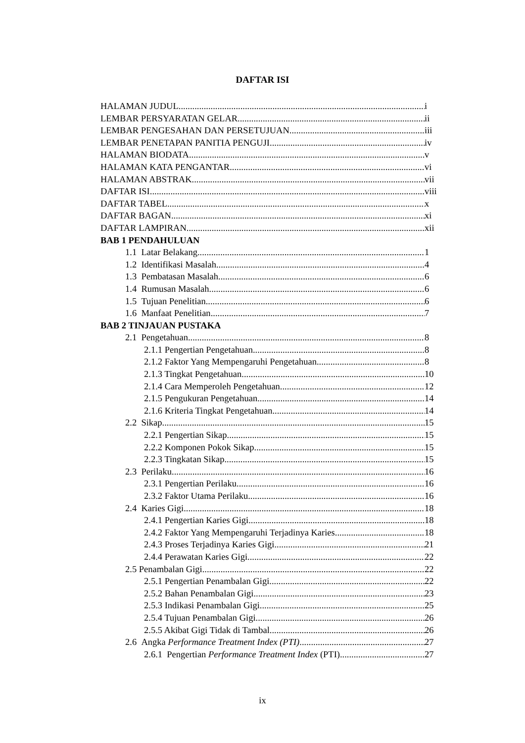DAFTAR ISI
HALAMAN JUDUL i
LEMBAR PERSYARATAN GELAR ii
LEMBAR PENGESAHAN DAN PERSETUJUAN iii
LEMBAR PENETAPAN PANITIA PENGUJI iv
HALAMAN BIODATA v
HALAMAN KATA PENGANTAR vi
HALAMAN ABSTRAK vii
DAFTAR ISI viii
DAFTAR TABEL x
DAFTAR BAGAN xi
DAFTAR LAMPIRAN xii
BAB 1 PENDAHULUAN
1.1 Latar Belakang 1
1.2 Identifikasi Masalah 4
1.3 Pembatasan Masalah 6
1.4 Rumusan Masalah 6
1.5 Tujuan Penelitian 6
1.6 Manfaat Penelitian 7
BAB 2 TINJAUAN PUSTAKA
2.1 Pengetahuan 8
2.1.1 Pengertian Pengetahuan 8
2.1.2 Faktor Yang Mempengaruhi Pengetahuan 8
2.1.3 Tingkat Pengetahuan 10
2.1.4 Cara Memperoleh Pengetahuan 12
2.1.5 Pengukuran Pengetahuan 14
2.1.6 Kriteria Tingkat Pengetahuan 14
2.2 Sikap 15
2.2.1 Pengertian Sikap 15
2.2.2 Komponen Pokok Sikap 15
2.2.3 Tingkatan Sikap 15
2.3 Perilaku 16
2.3.1 Pengertian Perilaku 16
2.3.2 Faktor Utama Perilaku 16
2.4 Karies Gigi 18
2.4.1 Pengertian Karies Gigi 18
2.4.2 Faktor Yang Mempengaruhi Terjadinya Karies 18
2.4.3 Proses Terjadinya Karies Gigi 21
2.4.4 Perawatan Karies Gigi 22
2.5 Penambalan Gigi 22
2.5.1 Pengertian Penambalan Gigi 22
2.5.2 Bahan Penambalan Gigi 23
2.5.3 Indikasi Penambalan Gigi 25
2.5.4 Tujuan Penambalan Gigi 26
2.5.5 Akibat Gigi Tidak di Tambal 26
2.6 Angka Performance Treatment Index (PTI) 27
2.6.1 Pengertian Performance Treatment Index (PTI) 27
ix